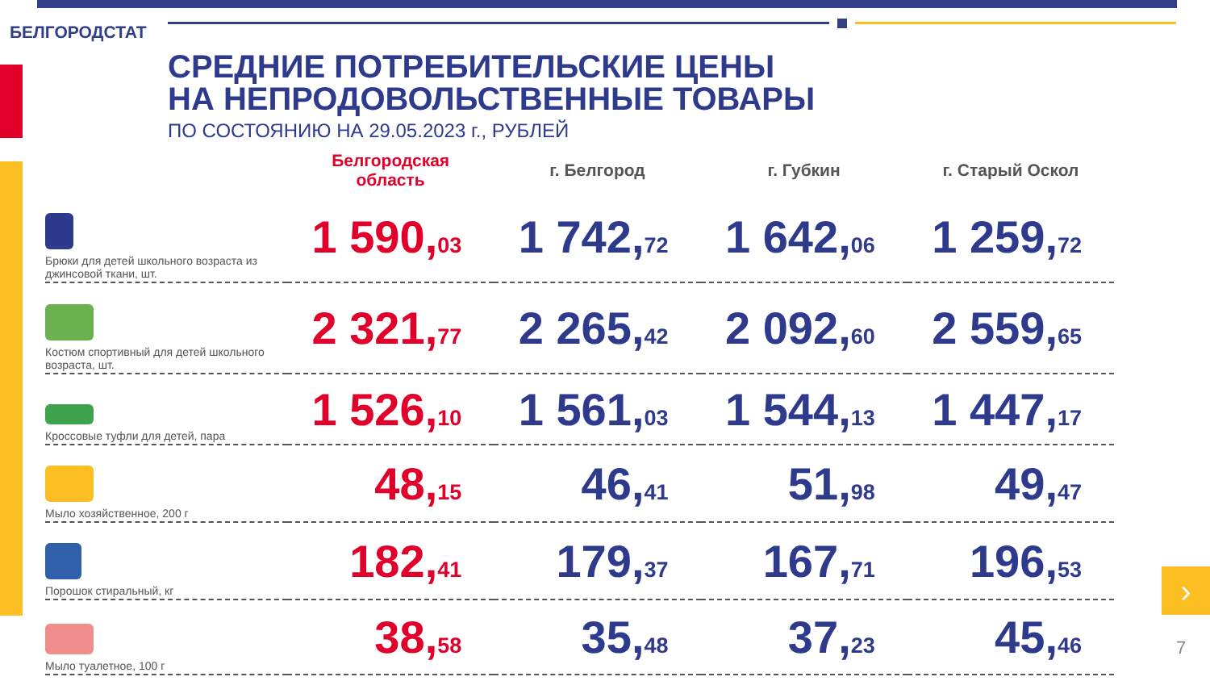БЕЛГОРОДСТАТ
СРЕДНИЕ ПОТРЕБИТЕЛЬСКИЕ ЦЕНЫ
НА НЕПРОДОВОЛЬСТВЕННЫЕ ТОВАРЫ
ПО СОСТОЯНИЮ НА 29.05.2023 г., РУБЛЕЙ
| | Белгородская область | г. Белгород | г. Губкин | г. Старый Оскол |
| --- | --- | --- | --- | --- |
| Брюки для детей школьного возраста из джинсовой ткани, шт. | 1 590, 03 | 1 742, 72 | 1 642, 06 | 1 259, 72 |
| Костюм спортивный для детей школьного возраста, шт. | 2 321, 77 | 2 265, 42 | 2 092, 60 | 2 559, 65 |
| Кроссовые туфли для детей, пара | 1 526, 10 | 1 561, 03 | 1 544, 13 | 1 447, 17 |
| Мыло хозяйственное, 200 г | 48, 15 | 46, 41 | 51, 98 | 49, 47 |
| Порошок стиральный, кг | 182, 41 | 179, 37 | 167, 71 | 196, 53 |
| Мыло туалетное, 100 г | 38, 58 | 35, 48 | 37, 23 | 45, 46 |
›
7